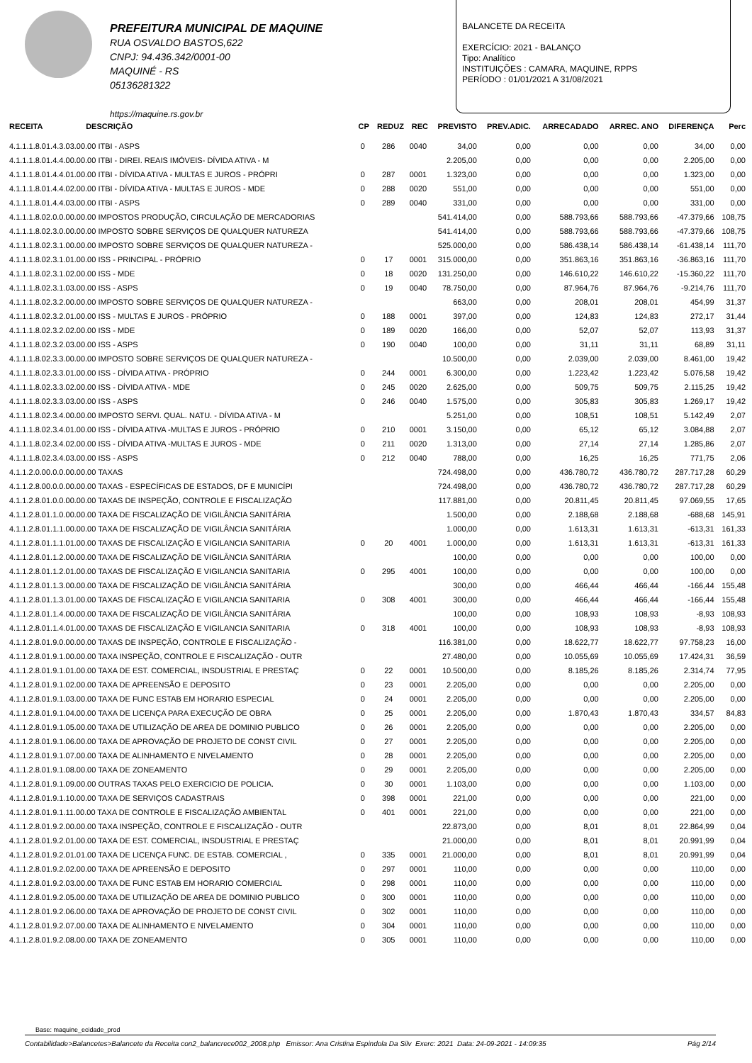PREFEITURA MUNICIPAL DE MAQUINE
RUA OSVALDO BASTOS,622
CNPJ: 94.436.342/0001-00
MAQUINÉ - RS
05136281322
https://maquine.rs.gov.br
BALANCETE DA RECEITA
EXERCÍCIO: 2021 - BALANÇO
Tipo: Analítico
INSTITUIÇÕES : CAMARA, MAQUINE, RPPS
PERÍODO : 01/01/2021 A 31/08/2021
| RECEITA DESCRIÇÃO | CP | REDUZ | REC | PREVISTO | PREV.ADIC. | ARRECADADO | ARREC. ANO | DIFERENÇA | Perc |
| --- | --- | --- | --- | --- | --- | --- | --- | --- | --- |
| 4.1.1.1.8.01.4.3.03.00.00 ITBI - ASPS | 0 | 286 | 0040 | 34,00 | 0,00 | 0,00 | 0,00 | 34,00 | 0,00 |
| 4.1.1.1.8.01.4.4.00.00.00 ITBI - DIREI. REAIS IMÓVEIS- DÍVIDA ATIVA - M | | | | 2.205,00 | 0,00 | 0,00 | 0,00 | 2.205,00 | 0,00 |
| 4.1.1.1.8.01.4.4.01.00.00 ITBI - DÍVIDA ATIVA - MULTAS E JUROS - PRÓPRI | 0 | 287 | 0001 | 1.323,00 | 0,00 | 0,00 | 0,00 | 1.323,00 | 0,00 |
| 4.1.1.1.8.01.4.4.02.00.00 ITBI - DÍVIDA ATIVA - MULTAS E JUROS - MDE | 0 | 288 | 0020 | 551,00 | 0,00 | 0,00 | 0,00 | 551,00 | 0,00 |
| 4.1.1.1.8.01.4.4.03.00.00 ITBI - ASPS | 0 | 289 | 0040 | 331,00 | 0,00 | 0,00 | 0,00 | 331,00 | 0,00 |
| 4.1.1.1.8.02.0.0.00.00.00 IMPOSTOS PRODUÇÃO, CIRCULAÇÃO DE MERCADORIAS | | | | 541.414,00 | 0,00 | 588.793,66 | 588.793,66 | -47.379,66 | 108,75 |
| 4.1.1.1.8.02.3.0.00.00.00 IMPOSTO SOBRE SERVIÇOS DE QUALQUER NATUREZA | | | | 541.414,00 | 0,00 | 588.793,66 | 588.793,66 | -47.379,66 | 108,75 |
| 4.1.1.1.8.02.3.1.00.00.00 IMPOSTO SOBRE SERVIÇOS DE QUALQUER NATUREZA - | | | | 525.000,00 | 0,00 | 586.438,14 | 586.438,14 | -61.438,14 | 111,70 |
| 4.1.1.1.8.02.3.1.01.00.00 ISS - PRINCIPAL - PRÓPRIO | 0 | 17 | 0001 | 315.000,00 | 0,00 | 351.863,16 | 351.863,16 | -36.863,16 | 111,70 |
| 4.1.1.1.8.02.3.1.02.00.00 ISS - MDE | 0 | 18 | 0020 | 131.250,00 | 0,00 | 146.610,22 | 146.610,22 | -15.360,22 | 111,70 |
| 4.1.1.1.8.02.3.1.03.00.00 ISS - ASPS | 0 | 19 | 0040 | 78.750,00 | 0,00 | 87.964,76 | 87.964,76 | -9.214,76 | 111,70 |
| 4.1.1.1.8.02.3.2.00.00.00 IMPOSTO SOBRE SERVIÇOS DE QUALQUER NATUREZA - | | | | 663,00 | 0,00 | 208,01 | 208,01 | 454,99 | 31,37 |
| 4.1.1.1.8.02.3.2.01.00.00 ISS - MULTAS E JUROS - PRÓPRIO | 0 | 188 | 0001 | 397,00 | 0,00 | 124,83 | 124,83 | 272,17 | 31,44 |
| 4.1.1.1.8.02.3.2.02.00.00 ISS - MDE | 0 | 189 | 0020 | 166,00 | 0,00 | 52,07 | 52,07 | 113,93 | 31,37 |
| 4.1.1.1.8.02.3.2.03.00.00 ISS - ASPS | 0 | 190 | 0040 | 100,00 | 0,00 | 31,11 | 31,11 | 68,89 | 31,11 |
| 4.1.1.1.8.02.3.3.00.00.00 IMPOSTO SOBRE SERVIÇOS DE QUALQUER NATUREZA - | | | | 10.500,00 | 0,00 | 2.039,00 | 2.039,00 | 8.461,00 | 19,42 |
| 4.1.1.1.8.02.3.3.01.00.00 ISS - DÍVIDA ATIVA - PRÓPRIO | 0 | 244 | 0001 | 6.300,00 | 0,00 | 1.223,42 | 1.223,42 | 5.076,58 | 19,42 |
| 4.1.1.1.8.02.3.3.02.00.00 ISS - DÍVIDA ATIVA - MDE | 0 | 245 | 0020 | 2.625,00 | 0,00 | 509,75 | 509,75 | 2.115,25 | 19,42 |
| 4.1.1.1.8.02.3.3.03.00.00 ISS - ASPS | 0 | 246 | 0040 | 1.575,00 | 0,00 | 305,83 | 305,83 | 1.269,17 | 19,42 |
| 4.1.1.1.8.02.3.4.00.00.00 IMPOSTO SERVI. QUAL. NATU. - DÍVIDA ATIVA - M | | | | 5.251,00 | 0,00 | 108,51 | 108,51 | 5.142,49 | 2,07 |
| 4.1.1.1.8.02.3.4.01.00.00 ISS - DÍVIDA ATIVA -MULTAS E JUROS - PRÓPRIO | 0 | 210 | 0001 | 3.150,00 | 0,00 | 65,12 | 65,12 | 3.084,88 | 2,07 |
| 4.1.1.1.8.02.3.4.02.00.00 ISS - DÍVIDA ATIVA -MULTAS E JUROS - MDE | 0 | 211 | 0020 | 1.313,00 | 0,00 | 27,14 | 27,14 | 1.285,86 | 2,07 |
| 4.1.1.1.8.02.3.4.03.00.00 ISS - ASPS | 0 | 212 | 0040 | 788,00 | 0,00 | 16,25 | 16,25 | 771,75 | 2,06 |
| 4.1.1.2.0.00.0.0.00.00.00 TAXAS | | | | 724.498,00 | 0,00 | 436.780,72 | 436.780,72 | 287.717,28 | 60,29 |
| 4.1.1.2.8.00.0.0.00.00.00 TAXAS - ESPECÍFICAS DE ESTADOS, DF E MUNICÍPI | | | | 724.498,00 | 0,00 | 436.780,72 | 436.780,72 | 287.717,28 | 60,29 |
| 4.1.1.2.8.01.0.0.00.00.00 TAXAS DE INSPEÇÃO, CONTROLE E FISCALIZAÇÃO | | | | 117.881,00 | 0,00 | 20.811,45 | 20.811,45 | 97.069,55 | 17,65 |
| 4.1.1.2.8.01.1.0.00.00.00 TAXA DE FISCALIZAÇÃO DE VIGILÂNCIA SANITÁRIA | | | | 1.500,00 | 0,00 | 2.188,68 | 2.188,68 | -688,68 | 145,91 |
| 4.1.1.2.8.01.1.1.00.00.00 TAXA DE FISCALIZAÇÃO DE VIGILÂNCIA SANITÁRIA | | | | 1.000,00 | 0,00 | 1.613,31 | 1.613,31 | -613,31 | 161,33 |
| 4.1.1.2.8.01.1.1.01.00.00 TAXAS DE FISCALIZAÇÃO E VIGILANCIA SANITARIA | 0 | 20 | 4001 | 1.000,00 | 0,00 | 1.613,31 | 1.613,31 | -613,31 | 161,33 |
| 4.1.1.2.8.01.1.2.00.00.00 TAXA DE FISCALIZAÇÃO DE VIGILÂNCIA SANITÁRIA | | | | 100,00 | 0,00 | 0,00 | 0,00 | 100,00 | 0,00 |
| 4.1.1.2.8.01.1.2.01.00.00 TAXAS DE FISCALIZAÇÃO E VIGILANCIA SANITARIA | 0 | 295 | 4001 | 100,00 | 0,00 | 0,00 | 0,00 | 100,00 | 0,00 |
| 4.1.1.2.8.01.1.3.00.00.00 TAXA DE FISCALIZAÇÃO DE VIGILÂNCIA SANITÁRIA | | | | 300,00 | 0,00 | 466,44 | 466,44 | -166,44 | 155,48 |
| 4.1.1.2.8.01.1.3.01.00.00 TAXAS DE FISCALIZAÇÃO E VIGILANCIA SANITARIA | 0 | 308 | 4001 | 300,00 | 0,00 | 466,44 | 466,44 | -166,44 | 155,48 |
| 4.1.1.2.8.01.1.4.00.00.00 TAXA DE FISCALIZAÇÃO DE VIGILÂNCIA SANITÁRIA | | | | 100,00 | 0,00 | 108,93 | 108,93 | -8,93 | 108,93 |
| 4.1.1.2.8.01.1.4.01.00.00 TAXAS DE FISCALIZAÇÃO E VIGILANCIA SANITARIA | 0 | 318 | 4001 | 100,00 | 0,00 | 108,93 | 108,93 | -8,93 | 108,93 |
| 4.1.1.2.8.01.9.0.00.00.00 TAXAS DE INSPEÇÃO, CONTROLE E FISCALIZAÇÃO - | | | | 116.381,00 | 0,00 | 18.622,77 | 18.622,77 | 97.758,23 | 16,00 |
| 4.1.1.2.8.01.9.1.00.00.00 TAXA INSPEÇÃO, CONTROLE E FISCALIZAÇÃO - OUTR | | | | 27.480,00 | 0,00 | 10.055,69 | 10.055,69 | 17.424,31 | 36,59 |
| 4.1.1.2.8.01.9.1.01.00.00 TAXA DE EST. COMERCIAL, INSDUSTRIAL E PRESTAÇ | 0 | 22 | 0001 | 10.500,00 | 0,00 | 8.185,26 | 8.185,26 | 2.314,74 | 77,95 |
| 4.1.1.2.8.01.9.1.02.00.00 TAXA DE APREENSÃO E DEPOSITO | 0 | 23 | 0001 | 2.205,00 | 0,00 | 0,00 | 0,00 | 2.205,00 | 0,00 |
| 4.1.1.2.8.01.9.1.03.00.00 TAXA DE FUNC ESTAB EM HORARIO ESPECIAL | 0 | 24 | 0001 | 2.205,00 | 0,00 | 0,00 | 0,00 | 2.205,00 | 0,00 |
| 4.1.1.2.8.01.9.1.04.00.00 TAXA DE LICENÇA PARA EXECUÇÃO DE OBRA | 0 | 25 | 0001 | 2.205,00 | 0,00 | 1.870,43 | 1.870,43 | 334,57 | 84,83 |
| 4.1.1.2.8.01.9.1.05.00.00 TAXA DE UTILIZAÇÃO DE AREA DE DOMINIO PUBLICO | 0 | 26 | 0001 | 2.205,00 | 0,00 | 0,00 | 0,00 | 2.205,00 | 0,00 |
| 4.1.1.2.8.01.9.1.06.00.00 TAXA DE APROVAÇÃO DE PROJETO DE CONST CIVIL | 0 | 27 | 0001 | 2.205,00 | 0,00 | 0,00 | 0,00 | 2.205,00 | 0,00 |
| 4.1.1.2.8.01.9.1.07.00.00 TAXA DE ALINHAMENTO E NIVELAMENTO | 0 | 28 | 0001 | 2.205,00 | 0,00 | 0,00 | 0,00 | 2.205,00 | 0,00 |
| 4.1.1.2.8.01.9.1.08.00.00 TAXA DE ZONEAMENTO | 0 | 29 | 0001 | 2.205,00 | 0,00 | 0,00 | 0,00 | 2.205,00 | 0,00 |
| 4.1.1.2.8.01.9.1.09.00.00 OUTRAS TAXAS PELO EXERCICIO DE POLICIA. | 0 | 30 | 0001 | 1.103,00 | 0,00 | 0,00 | 0,00 | 1.103,00 | 0,00 |
| 4.1.1.2.8.01.9.1.10.00.00 TAXA DE SERVIÇOS CADASTRAIS | 0 | 398 | 0001 | 221,00 | 0,00 | 0,00 | 0,00 | 221,00 | 0,00 |
| 4.1.1.2.8.01.9.1.11.00.00 TAXA DE CONTROLE E FISCALIZAÇÃO AMBIENTAL | 0 | 401 | 0001 | 221,00 | 0,00 | 0,00 | 0,00 | 221,00 | 0,00 |
| 4.1.1.2.8.01.9.2.00.00.00 TAXA INSPEÇÃO, CONTROLE E FISCALIZAÇÃO - OUTR | | | | 22.873,00 | 0,00 | 8,01 | 8,01 | 22.864,99 | 0,04 |
| 4.1.1.2.8.01.9.2.01.00.00 TAXA DE EST. COMERCIAL, INSDUSTRIAL E PRESTAÇ | | | | 21.000,00 | 0,00 | 8,01 | 8,01 | 20.991,99 | 0,04 |
| 4.1.1.2.8.01.9.2.01.01.00 TAXA DE LICENÇA FUNC. DE ESTAB. COMERCIAL , | 0 | 335 | 0001 | 21.000,00 | 0,00 | 8,01 | 8,01 | 20.991,99 | 0,04 |
| 4.1.1.2.8.01.9.2.02.00.00 TAXA DE APREENSÃO E DEPOSITO | 0 | 297 | 0001 | 110,00 | 0,00 | 0,00 | 0,00 | 110,00 | 0,00 |
| 4.1.1.2.8.01.9.2.03.00.00 TAXA DE FUNC ESTAB EM HORARIO COMERCIAL | 0 | 298 | 0001 | 110,00 | 0,00 | 0,00 | 0,00 | 110,00 | 0,00 |
| 4.1.1.2.8.01.9.2.05.00.00 TAXA DE UTILIZAÇÃO DE AREA DE DOMINIO PUBLICO | 0 | 300 | 0001 | 110,00 | 0,00 | 0,00 | 0,00 | 110,00 | 0,00 |
| 4.1.1.2.8.01.9.2.06.00.00 TAXA DE APROVAÇÃO DE PROJETO DE CONST CIVIL | 0 | 302 | 0001 | 110,00 | 0,00 | 0,00 | 0,00 | 110,00 | 0,00 |
| 4.1.1.2.8.01.9.2.07.00.00 TAXA DE ALINHAMENTO E NIVELAMENTO | 0 | 304 | 0001 | 110,00 | 0,00 | 0,00 | 0,00 | 110,00 | 0,00 |
| 4.1.1.2.8.01.9.2.08.00.00 TAXA DE ZONEAMENTO | 0 | 305 | 0001 | 110,00 | 0,00 | 0,00 | 0,00 | 110,00 | 0,00 |
Base: maquine_ecidade_prod
Contabilidade>Balancetes>Balancete da Receita con2_balancrece002_2008.php Emissor: Ana Cristina Espindola Da Silv Exerc: 2021 Data: 24-09-2021 - 14:09:35 Pág 2/14